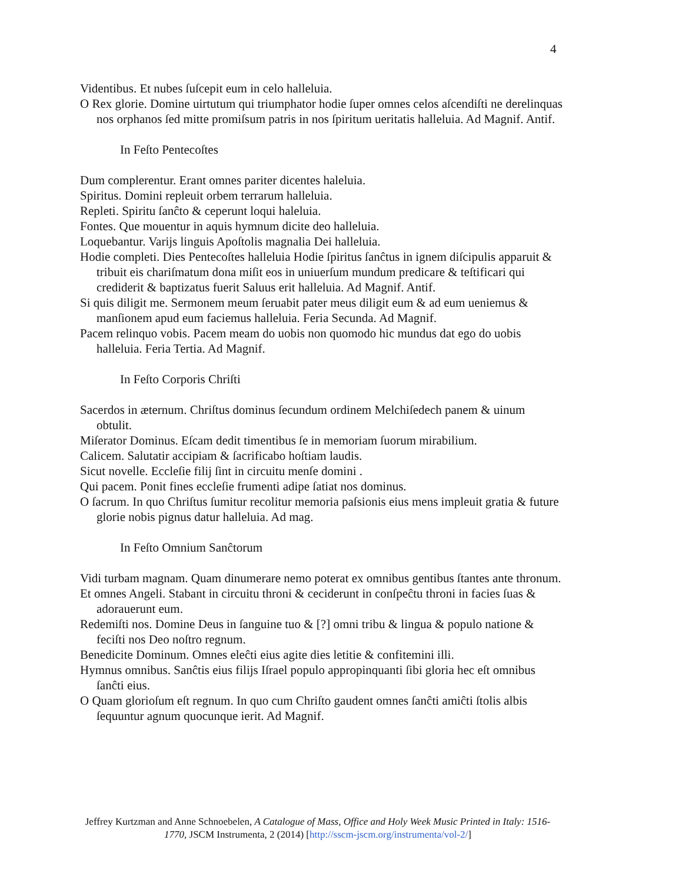4
Videntibus. Et nubes ſuſcepit eum in celo halleluia.
O Rex glorie. Domine uirtutum qui triumphator hodie ſuper omnes celos aſcendiſti ne derelinquas nos orphanos ſed mitte promiſsum patris in nos ſpiritum ueritatis halleluia. Ad Magnif. Antif.
In Feſto Pentecoſtes
Dum complerentur. Erant omnes pariter dicentes haleluia.
Spiritus. Domini repleuit orbem terrarum halleluia.
Repleti. Spiritu ſanĉto & ceperunt loqui haleluia.
Fontes. Que mouentur in aquis hymnum dicite deo halleluia.
Loquebantur. Varijs linguis Apoſtolis magnalia Dei halleluia.
Hodie completi. Dies Pentecoſtes halleluia Hodie ſpiritus ſanĉtus in ignem diſcipulis apparuit & tribuit eis chariſmatum dona miſit eos in uniuerſum mundum predicare & teſtificari qui crediderit & baptizatus fuerit Saluus erit halleluia. Ad Magnif. Antif.
Si quis diligit me. Sermonem meum ſeruabit pater meus diligit eum & ad eum ueniemus & manſionem apud eum faciemus halleluia. Feria Secunda. Ad Magnif.
Pacem relinquo vobis. Pacem meam do uobis non quomodo hic mundus dat ego do uobis halleluia. Feria Tertia. Ad Magnif.
In Feſto Corporis Chriſti
Sacerdos in æternum. Chriſtus dominus ſecundum ordinem Melchiſedech panem & uinum obtulit.
Miſerator Dominus. Eſcam dedit timentibus ſe in memoriam ſuorum mirabilium.
Calicem. Salutatir accipiam & ſacrificabo hoſtiam laudis.
Sicut novelle. Eccleſie filij ſint in circuitu menſe domini .
Qui pacem. Ponit fines eccleſie frumenti adipe ſatiat nos dominus.
O ſacrum. In quo Chriſtus ſumitur recolitur memoria paſsionis eius mens impleuit gratia & future glorie nobis pignus datur halleluia. Ad mag.
In Feſto Omnium Sanĉtorum
Vidi turbam magnam. Quam dinumerare nemo poterat ex omnibus gentibus ſtantes ante thronum.
Et omnes Angeli. Stabant in circuitu throni & ceciderunt in conſpeĉtu throni in facies ſuas & adorauerunt eum.
Redemiſti nos. Domine Deus in ſanguine tuo & [?] omni tribu & lingua & populo natione & feciſti nos Deo noſtro regnum.
Benedicite Dominum. Omnes eleĉti eius agite dies letitie & confitemini illi.
Hymnus omnibus. Sanĉtis eius filijs Iſrael populo appropinquanti ſibi gloria hec eſt omnibus ſanĉti eius.
O Quam glorioſum eſt regnum. In quo cum Chriſto gaudent omnes ſanĉti amiĉti ſtolis albis ſequuntur agnum quocunque ierit. Ad Magnif.
Jeffrey Kurtzman and Anne Schnoebelen, A Catalogue of Mass, Office and Holy Week Music Printed in Italy: 1516-1770, JSCM Instrumenta, 2 (2014) [http://sscm-jscm.org/instrumenta/vol-2/]